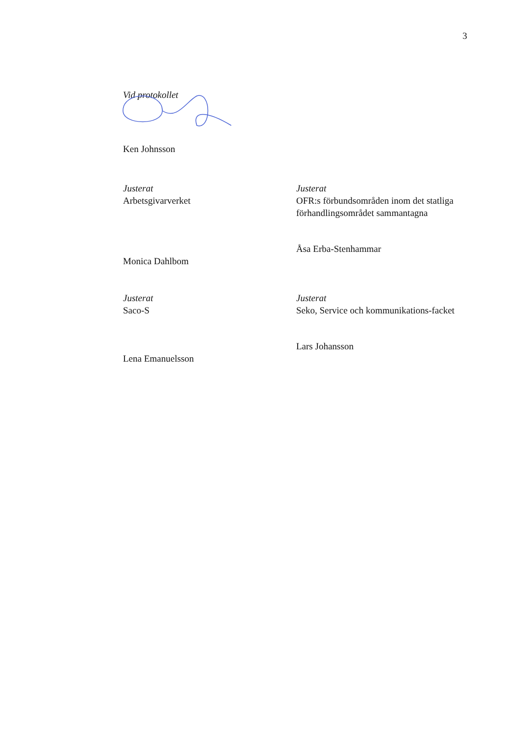3
Vid protokollet
Ken Johnsson
Justerat
Arbetsgivarverket
Monica Dahlbom
Justerat
OFR:s förbundsområden inom det statliga förhandlingsområdet sammantagna
Åsa Erba-Stenhammar
Justerat
Saco-S
Lena Emanuelsson
Justerat
Seko, Service och kommunikations-facket
Lars Johansson